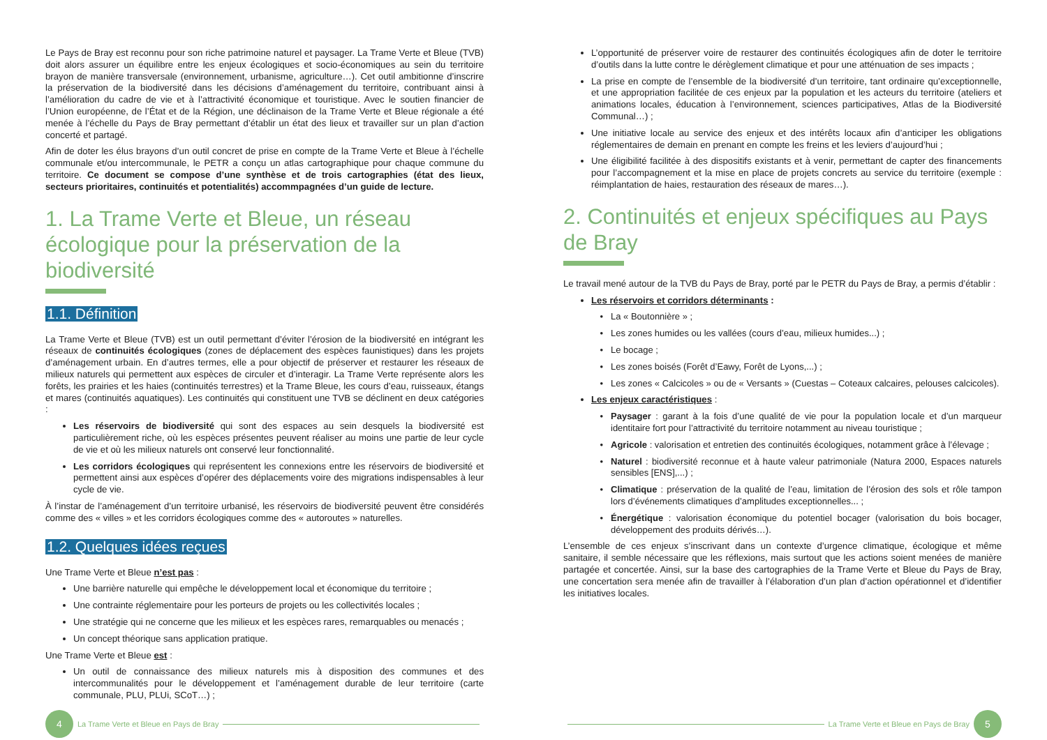Le Pays de Bray est reconnu pour son riche patrimoine naturel et paysager. La Trame Verte et Bleue (TVB) doit alors assurer un équilibre entre les enjeux écologiques et socio-économiques au sein du territoire brayon de manière transversale (environnement, urbanisme, agriculture…). Cet outil ambitionne d’inscrire la préservation de la biodiversité dans les décisions d’aménagement du territoire, contribuant ainsi à l’amélioration du cadre de vie et à l’attractivité économique et touristique. Avec le soutien financier de l’Union européenne, de l’État et de la Région, une déclinaison de la Trame Verte et Bleue régionale a été menée à l’échelle du Pays de Bray permettant d’établir un état des lieux et travailler sur un plan d’action concerté et partagé.
Afin de doter les élus brayons d’un outil concret de prise en compte de la Trame Verte et Bleue à l’échelle communale et/ou intercommunale, le PETR a conçu un atlas cartographique pour chaque commune du territoire. Ce document se compose d’une synthèse et de trois cartographies (état des lieux, secteurs prioritaires, continuités et potentialités) accommpagnées d’un guide de lecture.
1. La Trame Verte et Bleue, un réseau écologique pour la préservation de la biodiversité
1.1. Définition
La Trame Verte et Bleue (TVB) est un outil permettant d’éviter l’érosion de la biodiversité en intégrant les réseaux de continuités écologiques (zones de déplacement des espèces faunistiques) dans les projets d’aménagement urbain. En d’autres termes, elle a pour objectif de préserver et restaurer les réseaux de milieux naturels qui permettent aux espèces de circuler et d’interagir. La Trame Verte représente alors les forêts, les prairies et les haies (continuités terrestres) et la Trame Bleue, les cours d’eau, ruisseaux, étangs et mares (continuités aquatiques). Les continuités qui constituent une TVB se déclinent en deux catégories :
Les réservoirs de biodiversité qui sont des espaces au sein desquels la biodiversité est particulièrement riche, où les espèces présentes peuvent réaliser au moins une partie de leur cycle de vie et où les milieux naturels ont conservé leur fonctionnalité.
Les corridors écologiques qui représentent les connexions entre les réservoirs de biodiversité et permettent ainsi aux espèces d’opérer des déplacements voire des migrations indispensables à leur cycle de vie.
À l’instar de l’aménagement d’un territoire urbanisé, les réservoirs de biodiversité peuvent être considérés comme des « villes » et les corridors écologiques comme des « autoroutes » naturelles.
1.2. Quelques idées reçues
Une Trame Verte et Bleue n’est pas :
Une barrière naturelle qui empêche le développement local et économique du territoire ;
Une contrainte réglementaire pour les porteurs de projets ou les collectivités locales ;
Une stratégie qui ne concerne que les milieux et les espèces rares, remarquables ou menacés ;
Un concept théorique sans application pratique.
Une Trame Verte et Bleue est :
Un outil de connaissance des milieux naturels mis à disposition des communes et des intercommunalités pour le développement et l’aménagement durable de leur territoire (carte communale, PLU, PLUi, SCoT…) ;
4
La Trame Verte et Bleue en Pays de Bray
L’opportunité de préserver voire de restaurer des continuités écologiques afin de doter le territoire d’outils dans la lutte contre le dérèglement climatique et pour une atténuation de ses impacts ;
La prise en compte de l’ensemble de la biodiversité d’un territoire, tant ordinaire qu’exceptionnelle, et une appropriation facilitée de ces enjeux par la population et les acteurs du territoire (ateliers et animations locales, éducation à l’environnement, sciences participatives, Atlas de la Biodiversité Communal…) ;
Une initiative locale au service des enjeux et des intérêts locaux afin d’anticiper les obligations réglementaires de demain en prenant en compte les freins et les leviers d’aujourd’hui ;
Une éligibilité facilitée à des dispositifs existants et à venir, permettant de capter des financements pour l’accompagnement et la mise en place de projets concrets au service du territoire (exemple : réimplantation de haies, restauration des réseaux de mares…).
2. Continuités et enjeux spécifiques au Pays de Bray
Le travail mené autour de la TVB du Pays de Bray, porté par le PETR du Pays de Bray, a permis d’établir :
Les réservoirs et corridors déterminants :
La « Boutonnière » ;
Les zones humides ou les vallées (cours d’eau, milieux humides...) ;
Le bocage ;
Les zones boisés (Forêt d’Eawy, Forêt de Lyons,...) ;
Les zones « Calcicoles » ou de « Versants » (Cuestas – Coteaux calcaires, pelouses calcicoles).
Les enjeux caractéristiques :
Paysager : garant à la fois d’une qualité de vie pour la population locale et d’un marqueur identitaire fort pour l’attractivité du territoire notamment au niveau touristique ;
Agricole : valorisation et entretien des continuités écologiques, notamment grâce à l’élevage ;
Naturel : biodiversité reconnue et à haute valeur patrimoniale (Natura 2000, Espaces naturels sensibles [ENS],...) ;
Climatique : préservation de la qualité de l’eau, limitation de l’érosion des sols et rôle tampon lors d’événements climatiques d’amplitudes exceptionnelles... ;
Énergétique : valorisation économique du potentiel bocager (valorisation du bois bocager, développement des produits dérivés…).
L’ensemble de ces enjeux s’inscrivant dans un contexte d’urgence climatique, écologique et même sanitaire, il semble nécessaire que les réflexions, mais surtout que les actions soient menées de manière partagée et concertée. Ainsi, sur la base des cartographies de la Trame Verte et Bleue du Pays de Bray, une concertation sera menée afin de travailler à l’élaboration d’un plan d’action opérationnel et d’identifier les initiatives locales.
La Trame Verte et Bleue en Pays de Bray
5